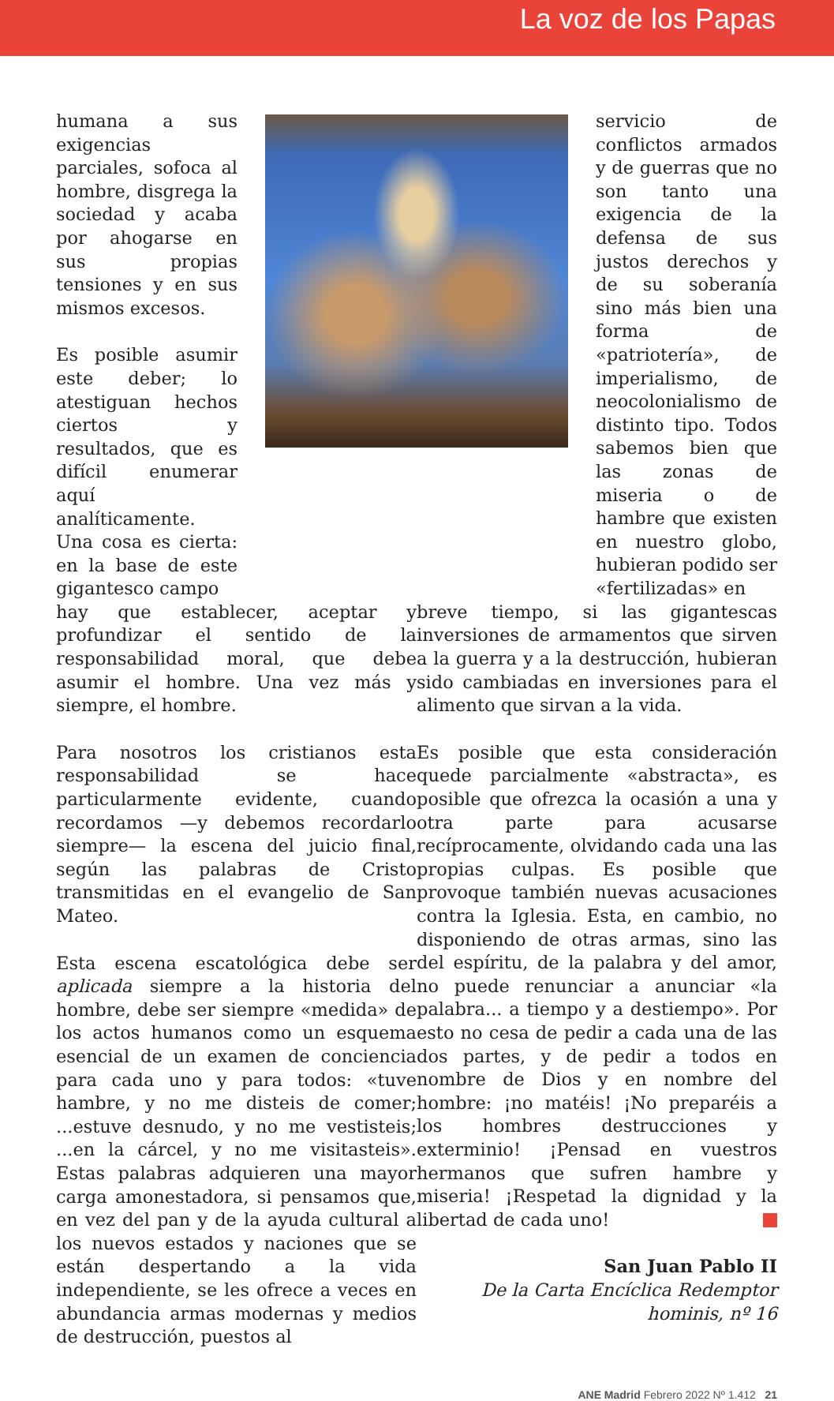La voz de los Papas
humana a sus exigencias parciales, sofoca al hombre, disgrega la sociedad y acaba por ahogarse en sus propias tensiones y en sus mismos excesos.
Es posible asumir este deber; lo atestiguan hechos ciertos y resultados, que es difícil enumerar aquí analíticamente. Una cosa es cierta: en la base de este gigantesco campo
servicio de conflictos armados y de guerras que no son tanto una exigencia de la defensa de sus justos derechos y de su soberanía sino más bien una forma de «patriotería», de imperialismo, de neocolonialismo de distinto tipo. Todos sabemos bien que las zonas de miseria o de hambre que existen en nuestro globo, hubieran podido ser «fertilizadas» en
hay que establecer, aceptar y profundizar el sentido de la responsabilidad moral, que debe asumir el hombre. Una vez más y siempre, el hombre.
Para nosotros los cristianos esta responsabilidad se hace particularmente evidente, cuando recordamos —y debemos recordarlo siempre— la escena del juicio final, según las palabras de Cristo transmitidas en el evangelio de San Mateo.
Esta escena escatológica debe ser aplicada siempre a la historia del hombre, debe ser siempre «medida» de los actos humanos como un esquema esencial de un examen de conciencia para cada uno y para todos: «tuve hambre, y no me disteis de comer; ...estuve desnudo, y no me vestisteis; ...en la cárcel, y no me visitasteis». Estas palabras adquieren una mayor carga amonestadora, si pensamos que, en vez del pan y de la ayuda cultural a los nuevos estados y naciones que se están despertando a la vida independiente, se les ofrece a veces en abundancia armas modernas y medios de destrucción, puestos al
breve tiempo, si las gigantescas inversiones de armamentos que sirven a la guerra y a la destrucción, hubieran sido cambiadas en inversiones para el alimento que sirvan a la vida.
Es posible que esta consideración quede parcialmente «abstracta», es posible que ofrezca la ocasión a una y otra parte para acusarse recíprocamente, olvidando cada una las propias culpas. Es posible que provoque también nuevas acusaciones contra la Iglesia. Esta, en cambio, no disponiendo de otras armas, sino las del espíritu, de la palabra y del amor, no puede renunciar a anunciar «la palabra... a tiempo y a destiempo». Por esto no cesa de pedir a cada una de las dos partes, y de pedir a todos en nombre de Dios y en nombre del hombre: ¡no matéis! ¡No preparéis a los hombres destrucciones y exterminio! ¡Pensad en vuestros hermanos que sufren hambre y miseria! ¡Respetad la dignidad y la libertad de cada uno!
San Juan Pablo II
De la Carta Encíclica Redemptor
hominis, nº 16
ANE Madrid Febrero 2022 Nº 1.412 21